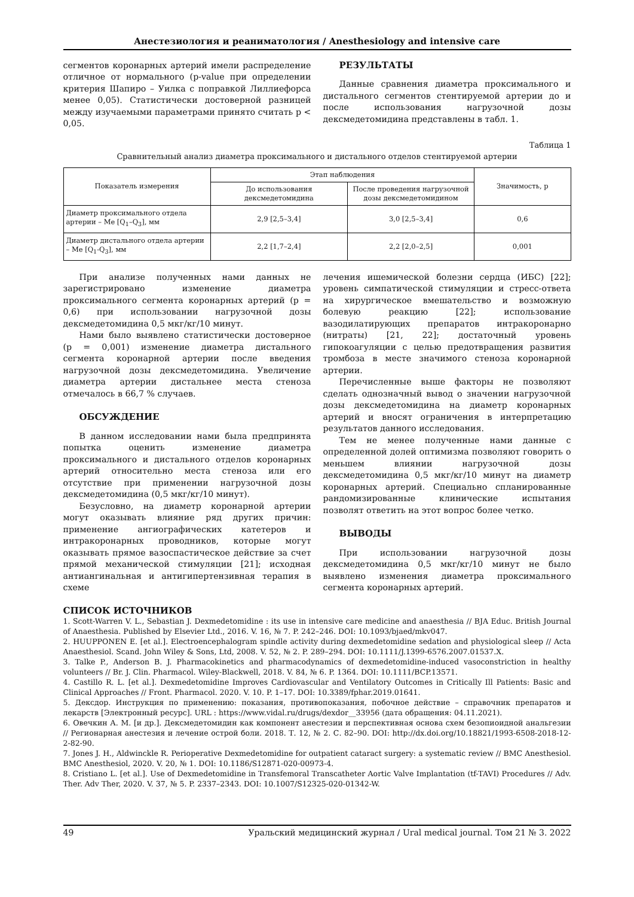Анестезиология и реаниматология / Anesthesiology and intensive care
сегментов коронарных артерий имели распределение отличное от нормального (p-value при определении критерия Шапиро – Уилка с поправкой Лиллиефорса менее 0,05). Статистически достоверной разницей между изучаемыми параметрами принято считать p < 0,05.
РЕЗУЛЬТАТЫ
Данные сравнения диаметра проксимального и дистального сегментов стентируемой артерии до и после использования нагрузочной дозы дексмедетомидина представлены в табл. 1.
Таблица 1
Сравнительный анализ диаметра проксимального и дистального отделов стентируемой артерии
| Показатель измерения | Этап наблюдения | | Значимость, p |
| --- | --- | --- | --- |
| | До использования дексмедетомидина | После проведения нагрузочной дозы дексмедетомидином | |
| Диаметр проксимального отдела артерии – Me [Q<sub>1</sub>–Q<sub>3</sub>], мм | 2,9 [2,5–3,4] | 3,0 [2,5–3,4] | 0,6 |
| Диаметр дистального отдела артерии – Me [Q<sub>1</sub>-Q<sub>3</sub>], мм | 2,2 [1,7–2,4] | 2,2 [2,0–2,5] | 0,001 |
При анализе полученных нами данных не зарегистрировано изменение диаметра проксимального сегмента коронарных артерий (p = 0,6) при использовании нагрузочной дозы дексмедетомидина 0,5 мкг/кг/10 минут.
Нами было выявлено статистически достоверное (p = 0,001) изменение диаметра дистального сегмента коронарной артерии после введения нагрузочной дозы дексмедетомидина. Увеличение диаметра артерии дистальнее места стеноза отмечалось в 66,7 % случаев.
ОБСУЖДЕНИЕ
В данном исследовании нами была предпринята попытка оценить изменение диаметра проксимального и дистального отделов коронарных артерий относительно места стеноза или его отсутствие при применении нагрузочной дозы дексмедетомидина (0,5 мкг/кг/10 минут).
Безусловно, на диаметр коронарной артерии могут оказывать влияние ряд других причин: применение ангиографических катетеров и интракоронарных проводников, которые могут оказывать прямое вазоспастическое действие за счет прямой механической стимуляции [21]; исходная антиангинальная и антигипертензивная терапия в схеме
лечения ишемической болезни сердца (ИБС) [22]; уровень симпатической стимуляции и стресс-ответа на хирургическое вмешательство и возможную болевую реакцию [22]; использование вазодилатирующих препаратов интракоронарно (нитраты) [21, 22]; достаточный уровень гипокоагуляции с целью предотвращения развития тромбоза в месте значимого стеноза коронарной артерии.
Перечисленные выше факторы не позволяют сделать однозначный вывод о значении нагрузочной дозы дексмедетомидина на диаметр коронарных артерий и вносят ограничения в интерпретацию результатов данного исследования.
Тем не менее полученные нами данные с определенной долей оптимизма позволяют говорить о меньшем влиянии нагрузочной дозы дексмедетомидина 0,5 мкг/кг/10 минут на диаметр коронарных артерий. Специально спланированные рандомизированные клинические испытания позволят ответить на этот вопрос более четко.
ВЫВОДЫ
При использовании нагрузочной дозы дексмедетомидина 0,5 мкг/кг/10 минут не было выявлено изменения диаметра проксимального сегмента коронарных артерий.
СПИСОК ИСТОЧНИКОВ
1. Scott-Warren V. L., Sebastian J. Dexmedetomidine : its use in intensive care medicine and anaesthesia // BJA Educ. British Journal of Anaesthesia. Published by Elsevier Ltd., 2016. V. 16, № 7. P. 242–246. DOI: 10.1093/bjaed/mkv047.
2. HUUPPONEN E. [et al.]. Electroencephalogram spindle activity during dexmedetomidine sedation and physiological sleep // Acta Anaesthesiol. Scand. John Wiley & Sons, Ltd, 2008. V. 52, № 2. P. 289–294. DOI: 10.1111/J.1399-6576.2007.01537.X.
3. Talke P., Anderson B. J. Pharmacokinetics and pharmacodynamics of dexmedetomidine-induced vasoconstriction in healthy volunteers // Br. J. Clin. Pharmacol. Wiley-Blackwell, 2018. V. 84, № 6. P. 1364. DOI: 10.1111/BCP.13571.
4. Castillo R. L. [et al.]. Dexmedetomidine Improves Cardiovascular and Ventilatory Outcomes in Critically Ill Patients: Basic and Clinical Approaches // Front. Pharmacol. 2020. V. 10. P. 1–17. DOI: 10.3389/fphar.2019.01641.
5. Дексдор. Инструкция по применению: показания, противопоказания, побочное действие – справочник препаратов и лекарств [Электронный ресурс]. URL : https://www.vidal.ru/drugs/dexdor__33956 (дата обращения: 04.11.2021).
6. Овечкин А. М. [и др.]. Дексмедетомидин как компонент анестезии и перспективная основа схем безопиоидной анальгезии // Регионарная анестезия и лечение острой боли. 2018. Т. 12, № 2. С. 82–90. DOI: http://dx.doi.org/10.18821/1993-6508-2018-12-2-82-90.
7. Jones J. H., Aldwinckle R. Perioperative Dexmedetomidine for outpatient cataract surgery: a systematic review // BMC Anesthesiol. BMC Anesthesiol, 2020. V. 20, № 1. DOI: 10.1186/S12871-020-00973-4.
8. Cristiano L. [et al.]. Use of Dexmedetomidine in Transfemoral Transcatheter Aortic Valve Implantation (tf-TAVI) Procedures // Adv. Ther. Adv Ther, 2020. V. 37, № 5. P. 2337–2343. DOI: 10.1007/S12325-020-01342-W.
49 Уральский медицинский журнал / Ural medical journal. Том 21 № 3. 2022